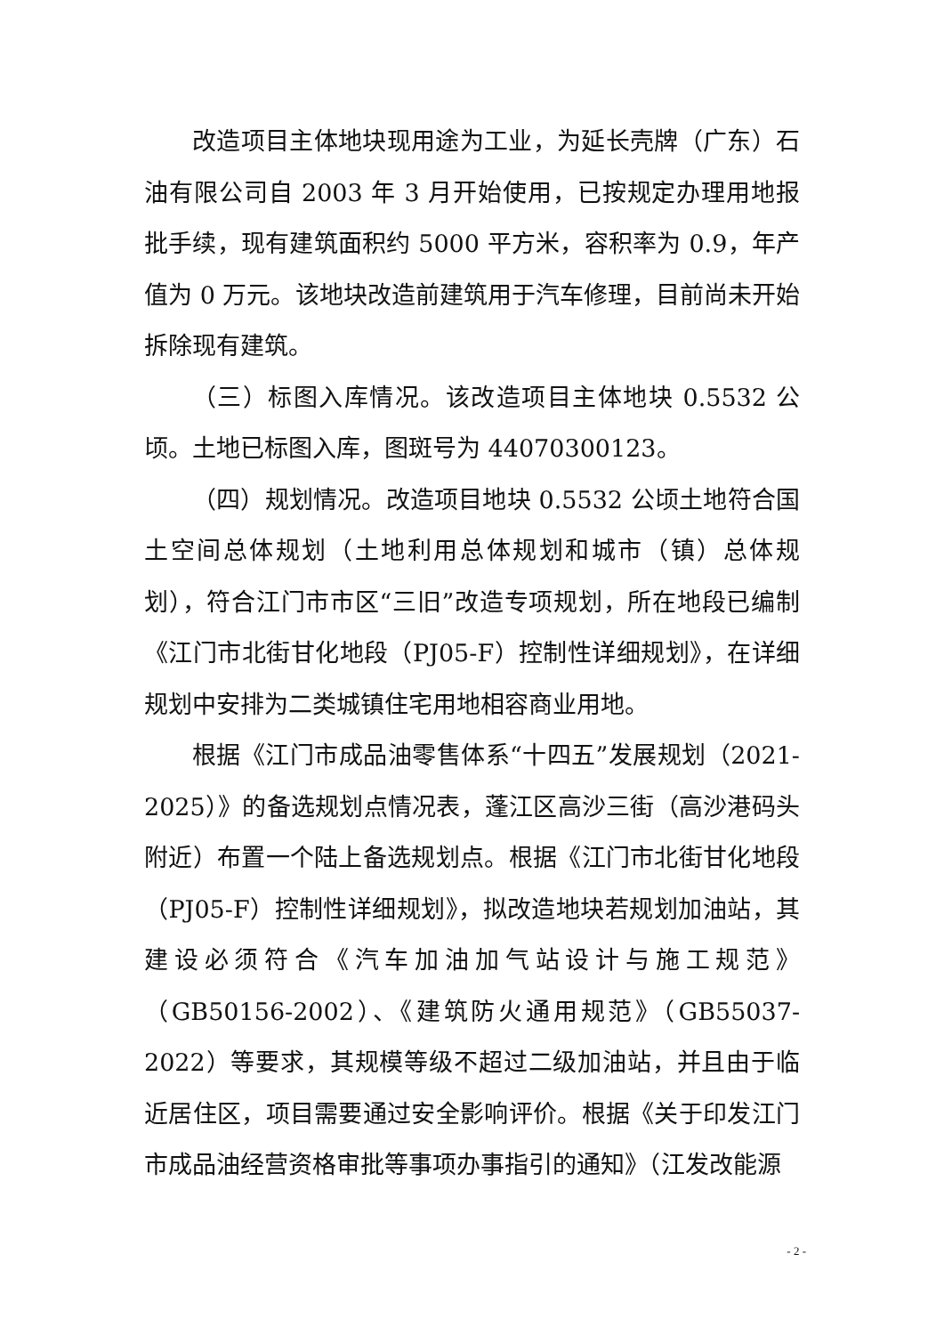改造项目主体地块现用途为工业，为延长壳牌（广东）石油有限公司自 2003 年 3 月开始使用，已按规定办理用地报批手续，现有建筑面积约 5000 平方米，容积率为 0.9，年产值为 0 万元。该地块改造前建筑用于汽车修理，目前尚未开始拆除现有建筑。
（三）标图入库情况。该改造项目主体地块 0.5532 公顷。土地已标图入库，图斑号为 44070300123。
（四）规划情况。改造项目地块 0.5532 公顷土地符合国土空间总体规划（土地利用总体规划和城市（镇）总体规划），符合江门市市区“三旧”改造专项规划，所在地段已编制《江门市北街甘化地段（PJ05-F）控制性详细规划》，在详细规划中安排为二类城镇住宅用地相容商业用地。
根据《江门市成品油零售体系“十四五”发展规划（2021-2025）》的备选规划点情况表，蓬江区高沙三街（高沙港码头附近）布置一个陆上备选规划点。根据《江门市北街甘化地段（PJ05-F）控制性详细规划》，拟改造地块若规划加油站，其建设必须符合《汽车加油加气站设计与施工规范》（GB50156-2002）、《建筑防火通用规范》（GB55037-2022）等要求，其规模等级不超过二级加油站，并且由于临近居住区，项目需要通过安全影响评价。根据《关于印发江门市成品油经营资格审批等事项办事指引的通知》（江发改能源
- 2 -